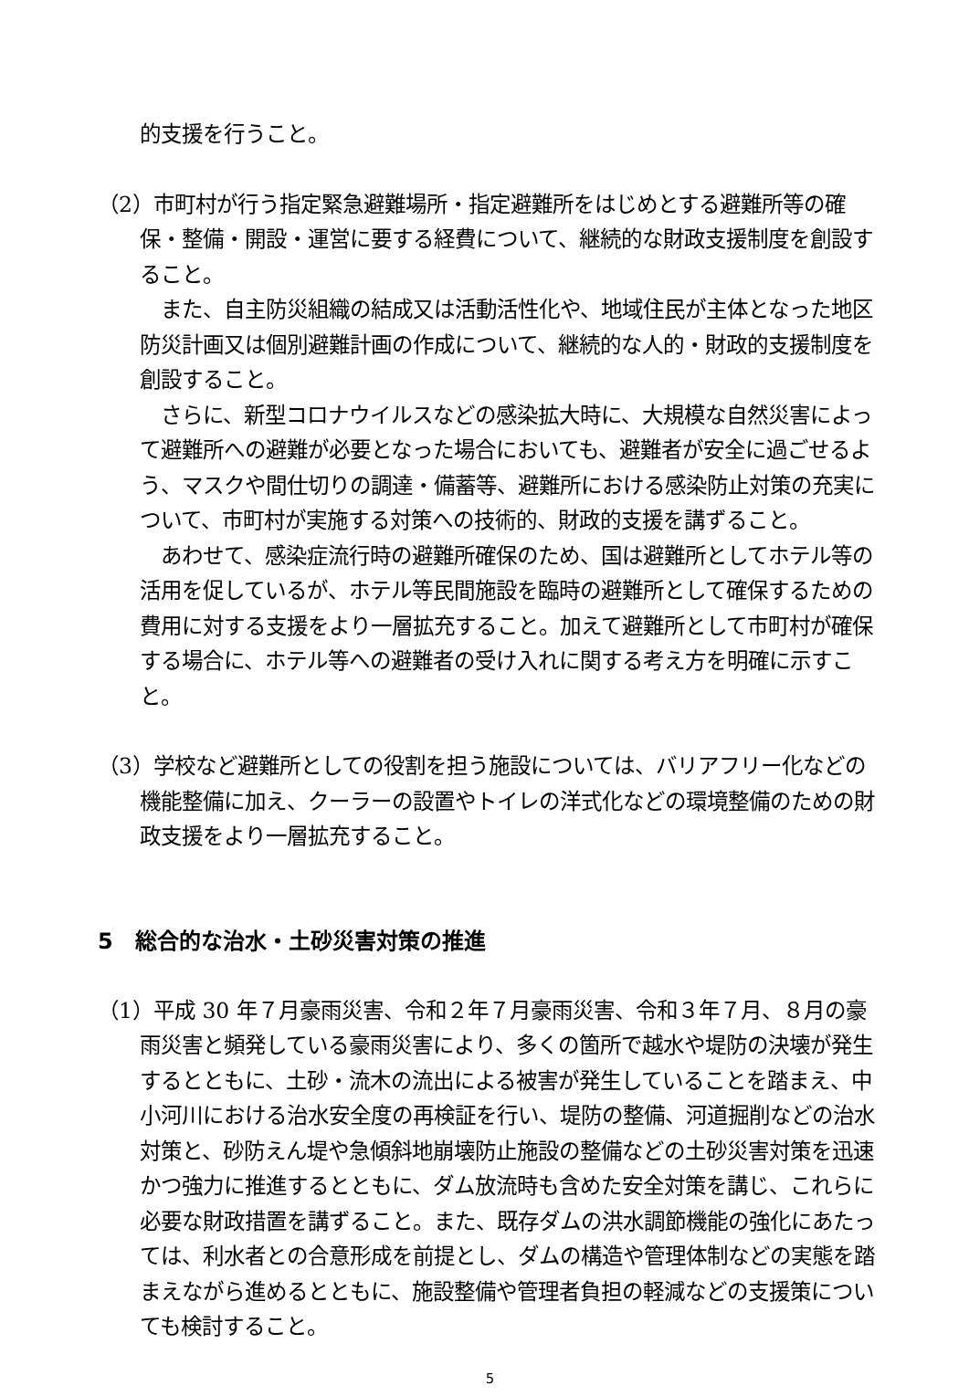的支援を行うこと。
（2）市町村が行う指定緊急避難場所・指定避難所をはじめとする避難所等の確保・整備・開設・運営に要する経費について、継続的な財政支援制度を創設すること。
　また、自主防災組織の結成又は活動活性化や、地域住民が主体となった地区防災計画又は個別避難計画の作成について、継続的な人的・財政的支援制度を創設すること。
　さらに、新型コロナウイルスなどの感染拡大時に、大規模な自然災害によって避難所への避難が必要となった場合においても、避難者が安全に過ごせるよう、マスクや間仕切りの調達・備蓄等、避難所における感染防止対策の充実について、市町村が実施する対策への技術的、財政的支援を講ずること。
　あわせて、感染症流行時の避難所確保のため、国は避難所としてホテル等の活用を促しているが、ホテル等民間施設を臨時の避難所として確保するための費用に対する支援をより一層拡充すること。加えて避難所として市町村が確保する場合に、ホテル等への避難者の受け入れに関する考え方を明確に示すこと。
（3）学校など避難所としての役割を担う施設については、バリアフリー化などの機能整備に加え、クーラーの設置やトイレの洋式化などの環境整備のための財政支援をより一層拡充すること。
5　総合的な治水・土砂災害対策の推進
（1）平成 30 年７月豪雨災害、令和２年７月豪雨災害、令和３年７月、８月の豪雨災害と頻発している豪雨災害により、多くの箇所で越水や堤防の決壊が発生するとともに、土砂・流木の流出による被害が発生していることを踏まえ、中小河川における治水安全度の再検証を行い、堤防の整備、河道掘削などの治水対策と、砂防えん堤や急傾斜地崩壊防止施設の整備などの土砂災害対策を迅速かつ強力に推進するとともに、ダム放流時も含めた安全対策を講じ、これらに必要な財政措置を講ずること。また、既存ダムの洪水調節機能の強化にあたっては、利水者との合意形成を前提とし、ダムの構造や管理体制などの実態を踏まえながら進めるとともに、施設整備や管理者負担の軽減などの支援策についても検討すること。
5